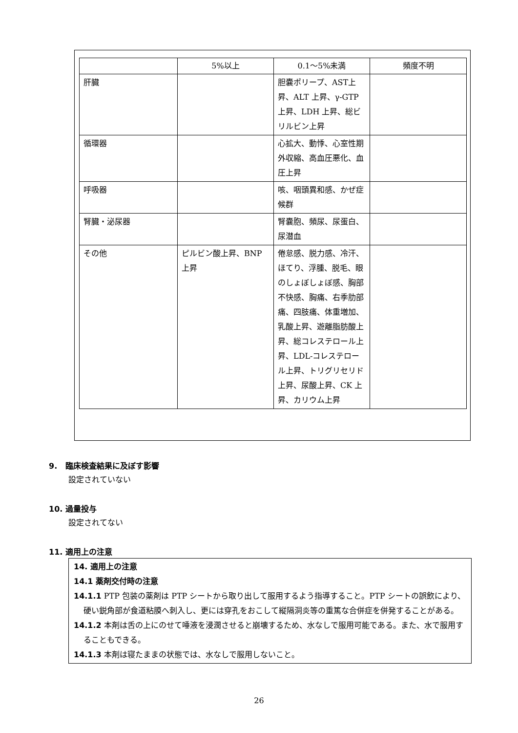| | 5%以上 | 0.1～5%未満 | 頻度不明 |
| --- | --- | --- | --- |
| 肝臓 | | 胆嚢ポリープ、AST上昇、ALT 上昇、γ-GTP 上昇、LDH 上昇、総ビリルビン上昇 | |
| 循環器 | | 心拡大、動悸、心室性期外収縮、高血圧悪化、血圧上昇 | |
| 呼吸器 | | 咳、咽頭異和感、かぜ症候群 | |
| 腎臓・泌尿器 | | 腎嚢胞、頻尿、尿蛋白、尿潜血 | |
| その他 | ピルビン酸上昇、BNP 上昇 | 倦怠感、脱力感、冷汗、ほてり、浮腫、脱毛、眼のしょぼしょぼ感、胸部不快感、胸痛、右季肋部痛、四肢痛、体重増加、乳酸上昇、遊離脂肪酸上昇、総コレステロール上昇、LDL-コレステロール上昇、トリグリセリド上昇、尿酸上昇、CK 上昇、カリウム上昇 | |
9. 臨床検査結果に及ぼす影響
設定されていない
10. 過量投与
設定されてない
11. 適用上の注意
14. 適用上の注意
14.1 薬剤交付時の注意
14.1.1 PTP 包装の薬剤は PTP シートから取り出して服用するよう指導すること。PTP シートの誤飲により、硬い鋭角部が食道粘膜へ刺入し、更には穿孔をおこして縦隔洞炎等の重篤な合併症を併発することがある。
14.1.2 本剤は舌の上にのせて唾液を浸潤させると崩壊するため、水なしで服用可能である。また、水で服用することもできる。
14.1.3 本剤は寝たままの状態では、水なしで服用しないこと。
26